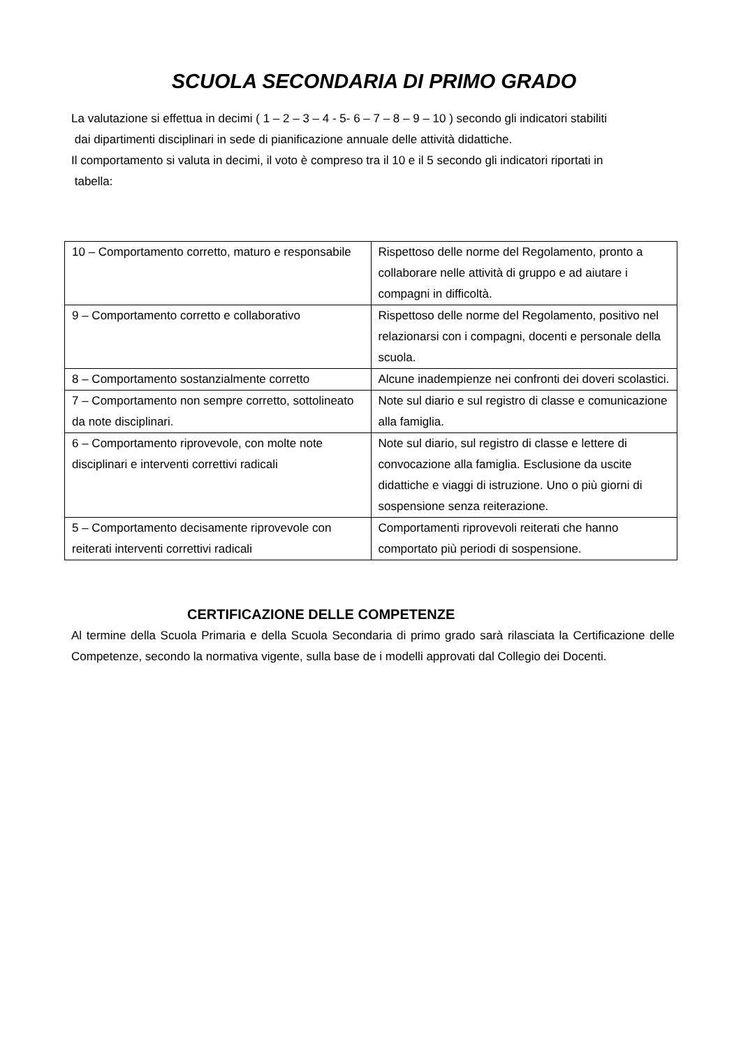SCUOLA SECONDARIA DI PRIMO GRADO
La valutazione si effettua in decimi ( 1 – 2 – 3 – 4 - 5- 6 – 7 – 8 – 9 – 10 ) secondo gli indicatori stabiliti
dai dipartimenti disciplinari in sede di pianificazione annuale delle attività didattiche.
Il comportamento si valuta in decimi, il voto è compreso tra il 10 e il 5 secondo gli indicatori riportati in
tabella:
| 10 – Comportamento corretto, maturo e responsabile | Rispettoso delle norme del Regolamento, pronto a collaborare nelle attività di gruppo e ad aiutare i compagni in difficoltà. |
| 9 – Comportamento corretto e collaborativo | Rispettoso delle norme del Regolamento, positivo nel relazionarsi con i compagni, docenti e personale della scuola. |
| 8 – Comportamento sostanzialmente corretto | Alcune inadempienze nei confronti dei doveri scolastici. |
| 7 – Comportamento non sempre corretto, sottolineato da note disciplinari. | Note sul diario e sul registro di classe e comunicazione alla famiglia. |
| 6 – Comportamento riprovevole, con molte note disciplinari e interventi correttivi radicali | Note sul diario, sul registro di classe e lettere di convocazione alla famiglia. Esclusione da uscite didattiche e viaggi di istruzione. Uno o più giorni di sospensione senza reiterazione. |
| 5 – Comportamento decisamente riprovevole con reiterati interventi correttivi radicali | Comportamenti riprovevoli reiterati che hanno comportato più periodi di sospensione. |
CERTIFICAZIONE DELLE COMPETENZE
Al termine della Scuola Primaria e della Scuola Secondaria di primo grado sarà rilasciata la Certificazione delle Competenze, secondo la normativa vigente, sulla base de i modelli approvati dal Collegio dei Docenti.